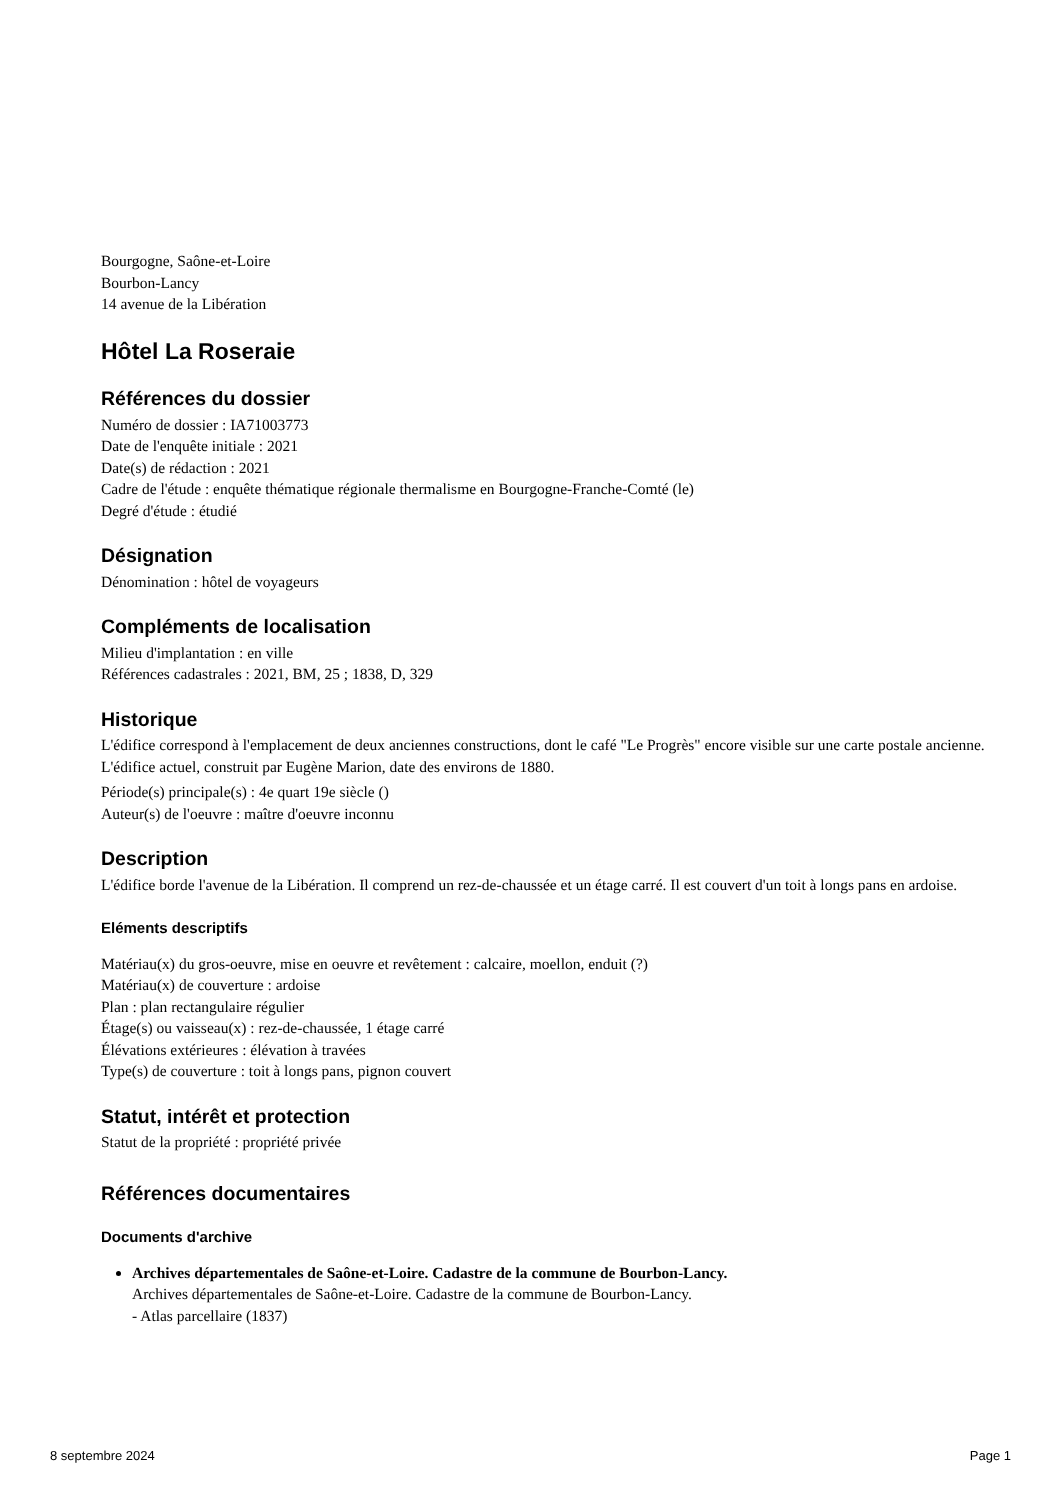Bourgogne, Saône-et-Loire
Bourbon-Lancy
14 avenue de la Libération
Hôtel La Roseraie
Références du dossier
Numéro de dossier : IA71003773
Date de l'enquête initiale : 2021
Date(s) de rédaction : 2021
Cadre de l'étude : enquête thématique régionale thermalisme en Bourgogne-Franche-Comté (le)
Degré d'étude : étudié
Désignation
Dénomination : hôtel de voyageurs
Compléments de localisation
Milieu d'implantation : en ville
Références cadastrales : 2021, BM, 25 ; 1838, D, 329
Historique
L'édifice correspond à l'emplacement de deux anciennes constructions, dont le café "Le Progrès" encore visible sur une carte postale ancienne. L'édifice actuel, construit par Eugène Marion, date des environs de 1880.
Période(s) principale(s) : 4e quart 19e siècle ()
Auteur(s) de l'oeuvre : maître d'oeuvre inconnu
Description
L'édifice borde l'avenue de la Libération. Il comprend un rez-de-chaussée et un étage carré. Il est couvert d'un toit à longs pans en ardoise.
Eléments descriptifs
Matériau(x) du gros-oeuvre, mise en oeuvre et revêtement : calcaire, moellon, enduit (?)
Matériau(x) de couverture : ardoise
Plan : plan rectangulaire régulier
Étage(s) ou vaisseau(x) : rez-de-chaussée, 1 étage carré
Élévations extérieures : élévation à travées
Type(s) de couverture : toit à longs pans, pignon couvert
Statut, intérêt et protection
Statut de la propriété : propriété privée
Références documentaires
Documents d'archive
Archives départementales de Saône-et-Loire. Cadastre de la commune de Bourbon-Lancy.
Archives départementales de Saône-et-Loire. Cadastre de la commune de Bourbon-Lancy.
- Atlas parcellaire (1837)
8 septembre 2024 Page 1